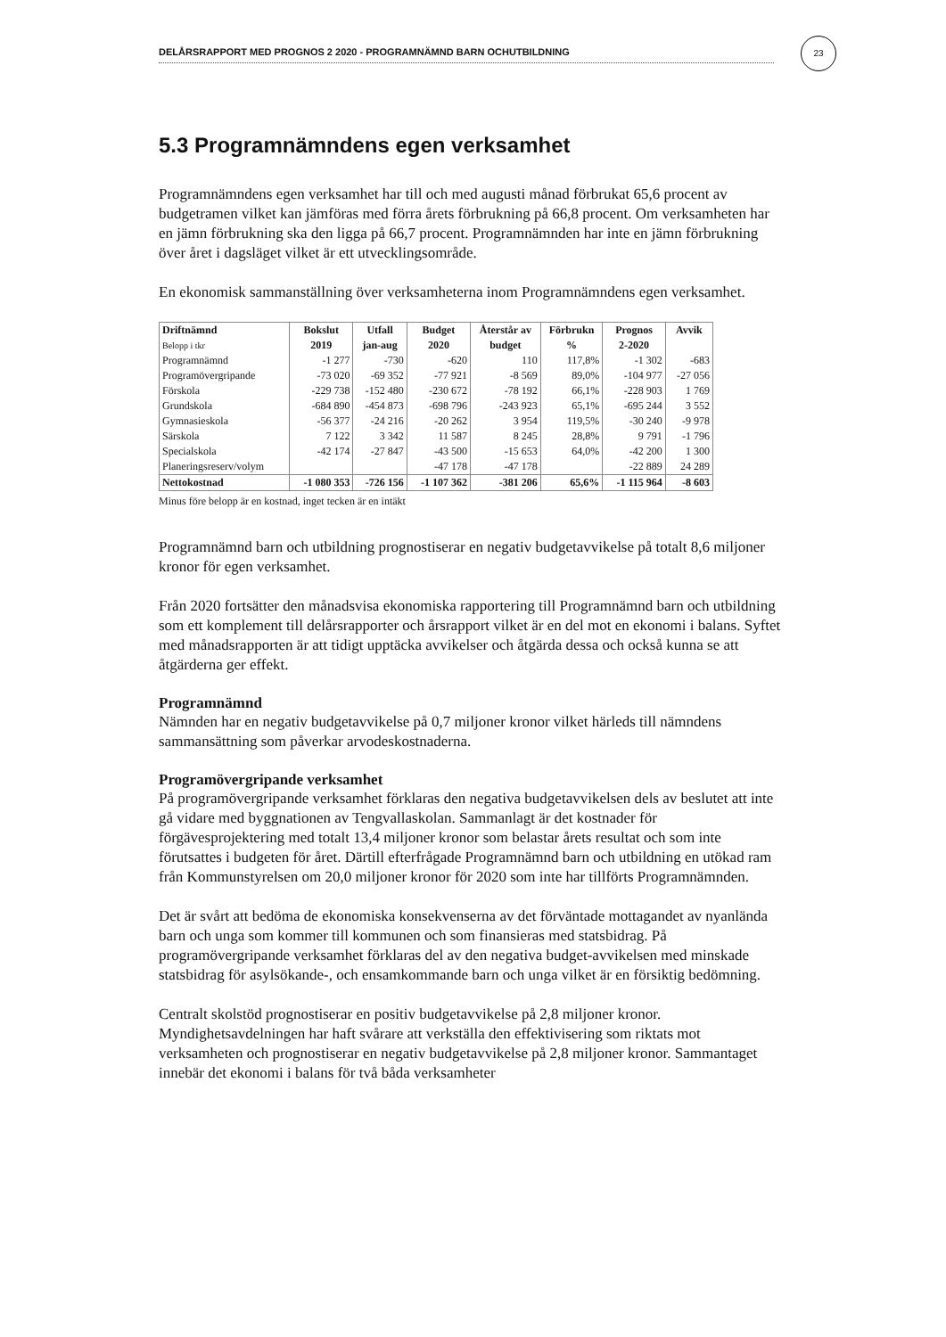23
DELÅRSRAPPORT MED PROGNOS 2 2020 - PROGRAMNÄMND BARN OCHUTBILDNING
5.3 Programnämndens egen verksamhet
Programnämndens egen verksamhet har till och med augusti månad förbrukat 65,6 procent av budgetramen vilket kan jämföras med förra årets förbrukning på 66,8 procent. Om verksamheten har en jämn förbrukning ska den ligga på 66,7 procent. Programnämnden har inte en jämn förbrukning över året i dagsläget vilket är ett utvecklingsområde.
En ekonomisk sammanställning över verksamheterna inom Programnämndens egen verksamhet.
| Driftnämnd | Bokslut | Utfall | Budget | Återstår av | Förbrukn | Prognos | Avvik |
| --- | --- | --- | --- | --- | --- | --- | --- |
| Belopp i tkr | 2019 | jan-aug | 2020 | budget | % | 2-2020 | |
| Programnämnd | -1 277 | -730 | -620 | 110 | 117,8% | -1 302 | -683 |
| Programövergripande | -73 020 | -69 352 | -77 921 | -8 569 | 89,0% | -104 977 | -27 056 |
| Förskola | -229 738 | -152 480 | -230 672 | -78 192 | 66,1% | -228 903 | 1 769 |
| Grundskola | -684 890 | -454 873 | -698 796 | -243 923 | 65,1% | -695 244 | 3 552 |
| Gymnasieskola | -56 377 | -24 216 | -20 262 | 3 954 | 119,5% | -30 240 | -9 978 |
| Särskola | 7 122 | 3 342 | 11 587 | 8 245 | 28,8% | 9 791 | -1 796 |
| Specialskola | -42 174 | -27 847 | -43 500 | -15 653 | 64,0% | -42 200 | 1 300 |
| Planeringsreserv/volym | | | -47 178 | -47 178 | | -22 889 | 24 289 |
| Nettokostnad | -1 080 353 | -726 156 | -1 107 362 | -381 206 | 65,6% | -1 115 964 | -8 603 |
Minus före belopp är en kostnad, inget tecken är en intäkt
Programnämnd barn och utbildning prognostiserar en negativ budgetavvikelse på totalt 8,6 miljoner kronor för egen verksamhet.
Från 2020 fortsätter den månadsvisa ekonomiska rapportering till Programnämnd barn och utbildning som ett komplement till delårsrapporter och årsrapport vilket är en del mot en ekonomi i balans. Syftet med månadsrapporten är att tidigt upptäcka avvikelser och åtgärda dessa och också kunna se att åtgärderna ger effekt.
Programnämnd
Nämnden har en negativ budgetavvikelse på 0,7 miljoner kronor vilket härleds till nämndens sammansättning som påverkar arvodeskostnaderna.
Programövergripande verksamhet
På programövergripande verksamhet förklaras den negativa budgetavvikelsen dels av beslutet att inte gå vidare med byggnationen av Tengvallaskolan. Sammanlagt är det kostnader för förgävesprojektering med totalt 13,4 miljoner kronor som belastar årets resultat och som inte förutsattes i budgeten för året. Därtill efterfrågade Programnämnd barn och utbildning en utökad ram från Kommunstyrelsen om 20,0 miljoner kronor för 2020 som inte har tillförts Programnämnden.
Det är svårt att bedöma de ekonomiska konsekvenserna av det förväntade mottagandet av nyanlända barn och unga som kommer till kommunen och som finansieras med statsbidrag. På programövergripande verksamhet förklaras del av den negativa budget-avvikelsen med minskade statsbidrag för asylsökande-, och ensamkommande barn och unga vilket är en försiktig bedömning.
Centralt skolstöd prognostiserar en positiv budgetavvikelse på 2,8 miljoner kronor. Myndighetsavdelningen har haft svårare att verkställa den effektivisering som riktats mot verksamheten och prognostiserar en negativ budgetavvikelse på 2,8 miljoner kronor. Sammantaget innebär det ekonomi i balans för två båda verksamheter